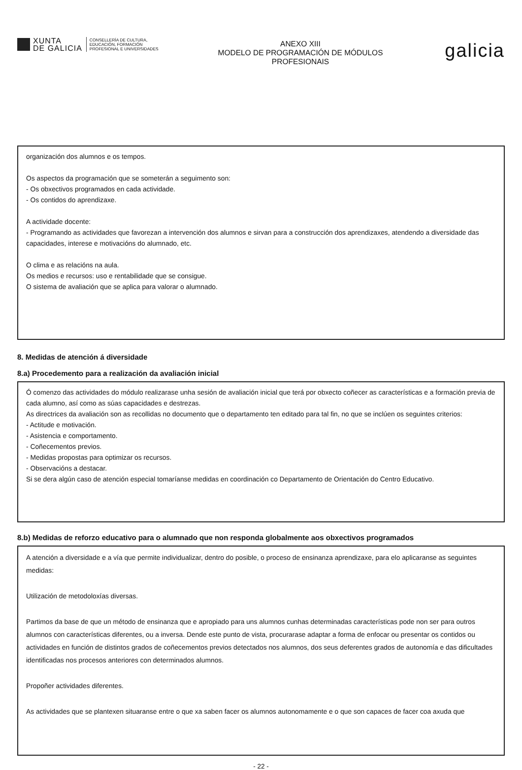XUNTA
DE GALICIA
CONSELLERÍA DE CULTURA,
EDUCACIÓN, FORMACIÓN
PROFESIONAL E UNIVERSIDADES
ANEXO XIII
MODELO DE PROGRAMACIÓN DE MÓDULOS
PROFESIONAIS
galicia
organización dos alumnos e os tempos.
Os aspectos da programación que se someterán a seguimento son:
- Os obxectivos programados en cada actividade.
- Os contidos do aprendizaxe.
A actividade docente:
- Programando as actividades que favorezan a intervención dos alumnos e sirvan para a construcción dos aprendizaxes, atendendo a diversidade das capacidades, interese e motivacións do alumnado, etc.
O clima e as relacións na aula.
Os medios e recursos: uso e rentabilidade que se consigue.
O sistema de avaliación que se aplica para valorar o alumnado.
8. Medidas de atención á diversidade
8.a) Procedemento para a realización da avaliación inicial
Ó comenzo das actividades do módulo realizarase unha sesión de avaliación inicial que terá por obxecto coñecer as características e a formación previa de cada alumno, así como as súas capacidades e destrezas.
As directrices da avaliación son as recollidas no documento que o departamento ten editado para tal fin, no que se inclúen os seguintes criterios:
- Actitude e motivación.
- Asistencia e comportamento.
- Coñecementos previos.
- Medidas propostas para optimizar os recursos.
- Observacións a destacar.
Si se dera algún caso de atención especial tomaríanse medidas en coordinación co Departamento de Orientación do Centro Educativo.
8.b) Medidas de reforzo educativo para o alumnado que non responda globalmente aos obxectivos programados
A atención a diversidade e a vía que permite individualizar, dentro do posible, o proceso de ensinanza aprendizaxe, para elo aplicaranse as seguintes medidas:
Utilización de metodoloxías diversas.
Partimos da base de que un método de ensinanza que e apropiado para uns alumnos cunhas determinadas características pode non ser para outros alumnos con características diferentes, ou a inversa. Dende este punto de vista, procurarase adaptar a forma de enfocar ou presentar os contidos ou actividades en función de distintos grados de coñecementos previos detectados nos alumnos, dos seus deferentes grados de autonomía e das dificultades identificadas nos procesos anteriores con determinados alumnos.
Propoñer actividades diferentes.
As actividades que se plantexen situaranse entre o que xa saben facer os alumnos autonomamente e o que son capaces de facer coa axuda que
- 22 -